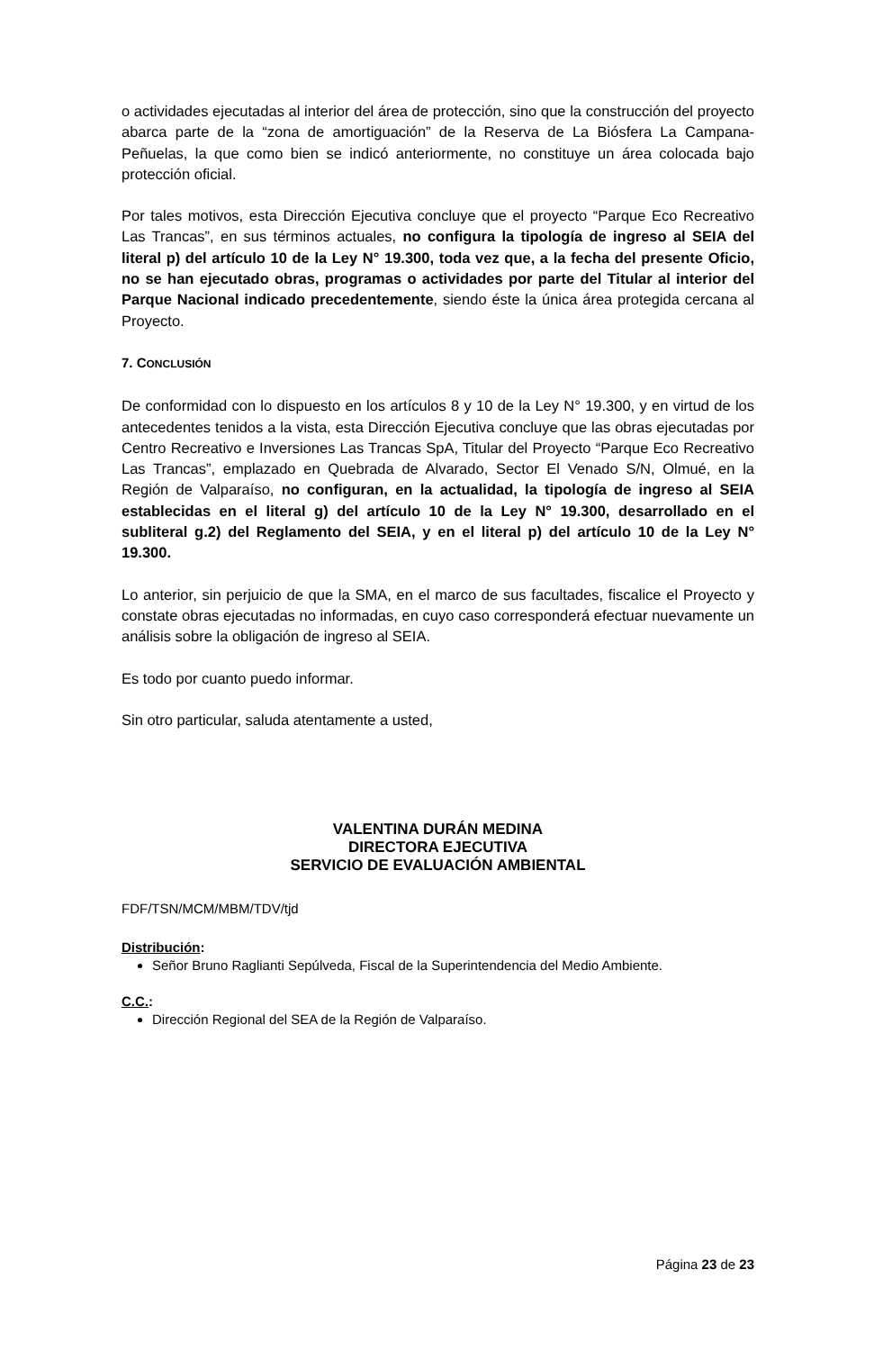o actividades ejecutadas al interior del área de protección, sino que la construcción del proyecto abarca parte de la “zona de amortiguación” de la Reserva de La Biósfera La Campana-Peñuelas, la que como bien se indicó anteriormente, no constituye un área colocada bajo protección oficial.
Por tales motivos, esta Dirección Ejecutiva concluye que el proyecto “Parque Eco Recreativo Las Trancas”, en sus términos actuales, no configura la tipología de ingreso al SEIA del literal p) del artículo 10 de la Ley N° 19.300, toda vez que, a la fecha del presente Oficio, no se han ejecutado obras, programas o actividades por parte del Titular al interior del Parque Nacional indicado precedentemente, siendo éste la única área protegida cercana al Proyecto.
7. CONCLUSIÓN
De conformidad con lo dispuesto en los artículos 8 y 10 de la Ley N° 19.300, y en virtud de los antecedentes tenidos a la vista, esta Dirección Ejecutiva concluye que las obras ejecutadas por Centro Recreativo e Inversiones Las Trancas SpA, Titular del Proyecto “Parque Eco Recreativo Las Trancas”, emplazado en Quebrada de Alvarado, Sector El Venado S/N, Olmué, en la Región de Valparaíso, no configuran, en la actualidad, la tipología de ingreso al SEIA establecidas en el literal g) del artículo 10 de la Ley N° 19.300, desarrollado en el subliteral g.2) del Reglamento del SEIA, y en el literal p) del artículo 10 de la Ley N° 19.300.
Lo anterior, sin perjuicio de que la SMA, en el marco de sus facultades, fiscalice el Proyecto y constate obras ejecutadas no informadas, en cuyo caso corresponderá efectuar nuevamente un análisis sobre la obligación de ingreso al SEIA.
Es todo por cuanto puedo informar.
Sin otro particular, saluda atentamente a usted,
VALENTINA DURÁN MEDINA
DIRECTORA EJECUTIVA
SERVICIO DE EVALUACIÓN AMBIENTAL
FDF/TSN/MCM/MBM/TDV/tjd
Distribución:
Señor Bruno Raglianti Sepúlveda, Fiscal de la Superintendencia del Medio Ambiente.
C.C.:
Dirección Regional del SEA de la Región de Valparaíso.
Página 23 de 23